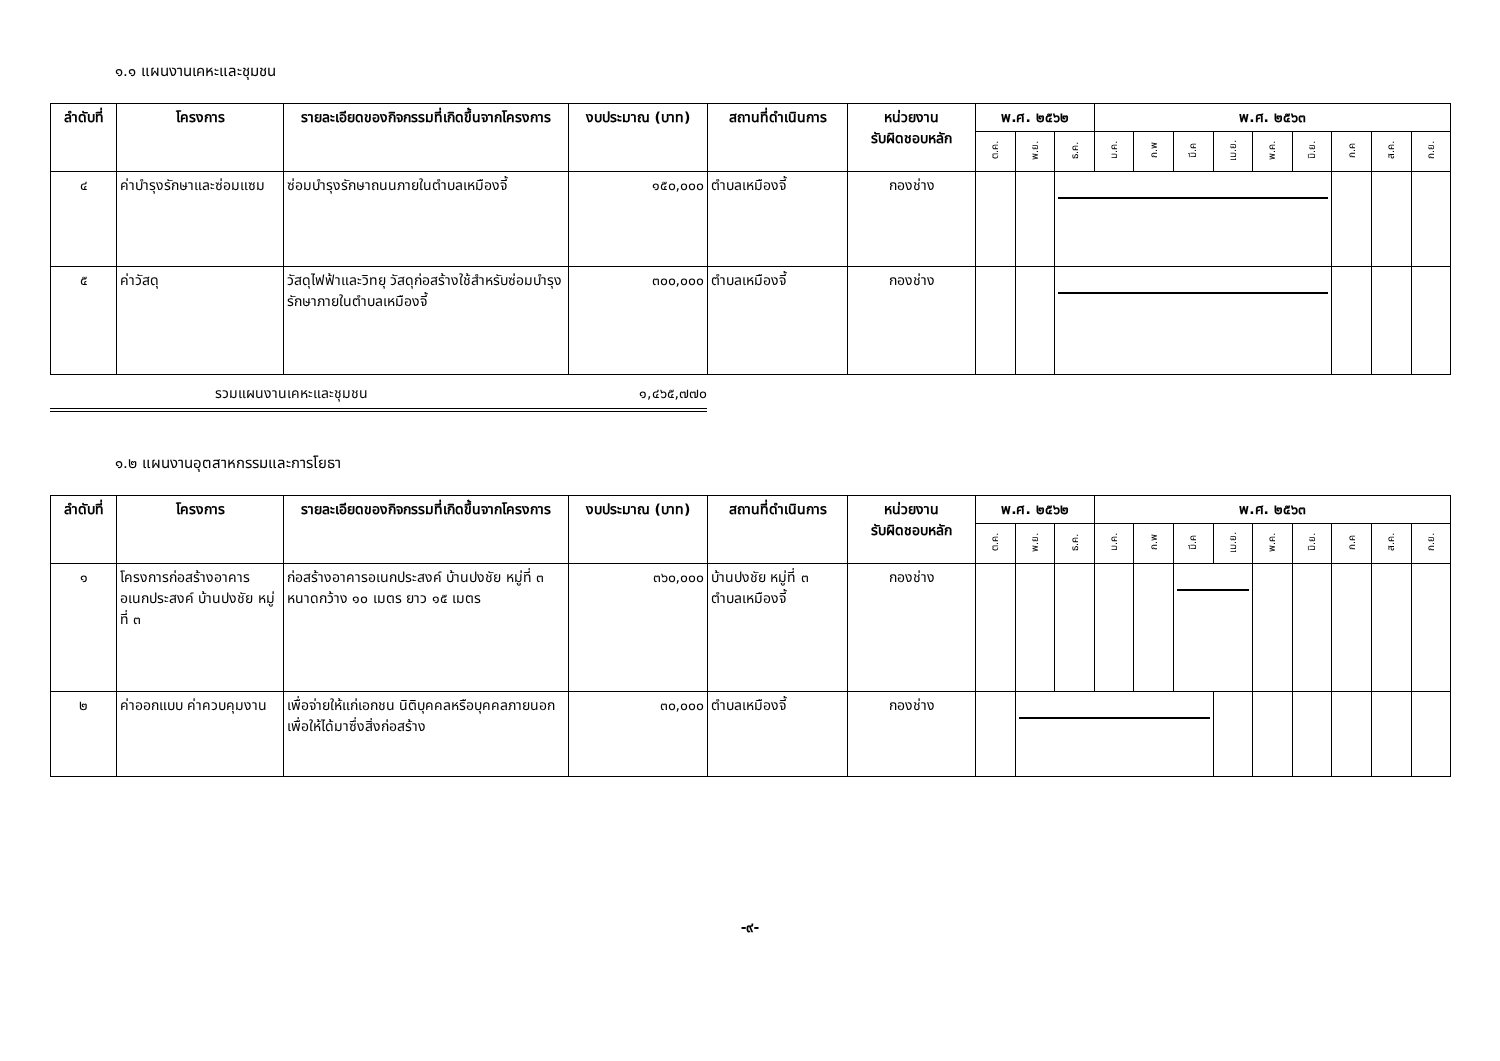๑.๑ แผนงานเคหะและชุมชน
| ลำดับที่ | โครงการ | รายละเอียดของกิจกรรมที่เกิดขึ้นจากโครงการ | งบประมาณ (บาท) | สถานที่ดำเนินการ | หน่วยงาน รับผิดชอบหลัก | พ.ศ. ๒๕๖๒ | | | พ.ศ. ๒๕๖๓ | | | | | | | | |
| --- | --- | --- | --- | --- | --- | --- | --- | --- | --- | --- | --- | --- | --- | --- | --- | --- | --- |
| | | | | | | ต.ค. | พ.ย. | ธ.ค. | ม.ค. | ก.พ | มี.ค | เม.ย. | พ.ค. | มิ.ย. | ก.ค | ส.ค. | ก.ย. |
| ๔ | ค่าบำรุงรักษาและซ่อมแซม | ซ่อมบำรุงรักษาถนนภายในตำบลเหมืองจี้ | ๑๕๐,๐๐๐ | ตำบลเหมืองจี้ | กองช่าง | | | | | | | | | | | | |
| ๕ | ค่าวัสดุ | วัสดุไฟฟ้าและวิทยุ วัสดุก่อสร้างใช้สำหรับซ่อมบำรุงรักษาภายในตำบลเหมืองจี้ | ๓๐๐,๐๐๐ | ตำบลเหมืองจี้ | กองช่าง | | | | | | | | | | | | |
รวมแผนงานเคหะและชุมชน ๑,๔๖๕,๗๗๐
๑.๒ แผนงานอุตสาหกรรมและการโยธา
| ลำดับที่ | โครงการ | รายละเอียดของกิจกรรมที่เกิดขึ้นจากโครงการ | งบประมาณ (บาท) | สถานที่ดำเนินการ | หน่วยงาน รับผิดชอบหลัก | พ.ศ. ๒๕๖๒ | | | พ.ศ. ๒๕๖๓ | | | | | | | | |
| --- | --- | --- | --- | --- | --- | --- | --- | --- | --- | --- | --- | --- | --- | --- | --- | --- | --- |
| | | | | | | ต.ค. | พ.ย. | ธ.ค. | ม.ค. | ก.พ | มี.ค | เม.ย. | พ.ค. | มิ.ย. | ก.ค | ส.ค. | ก.ย. |
| ๑ | โครงการก่อสร้างอาคารอเนกประสงค์ บ้านปงชัย หมู่ที่ ๓ | ก่อสร้างอาคารอเนกประสงค์ บ้านปงชัย หมู่ที่ ๓ หนาดกว้าง ๑๐ เมตร ยาว ๑๕ เมตร | ๓๖๐,๐๐๐ | บ้านปงชัย หมู่ที่ ๓ ตำบลเหมืองจี้ | กองช่าง | | | | | | | | | | | | |
| ๒ | ค่าออกแบบ ค่าควบคุมงาน | เพื่อจ่ายให้แก่เอกชน นิติบุคคลหรือบุคคลภายนอกเพื่อให้ได้มาซึ่งสิ่งก่อสร้าง | ๓๐,๐๐๐ | ตำบลเหมืองจี้ | กองช่าง | | | | | | | | | | | | |
-๙-